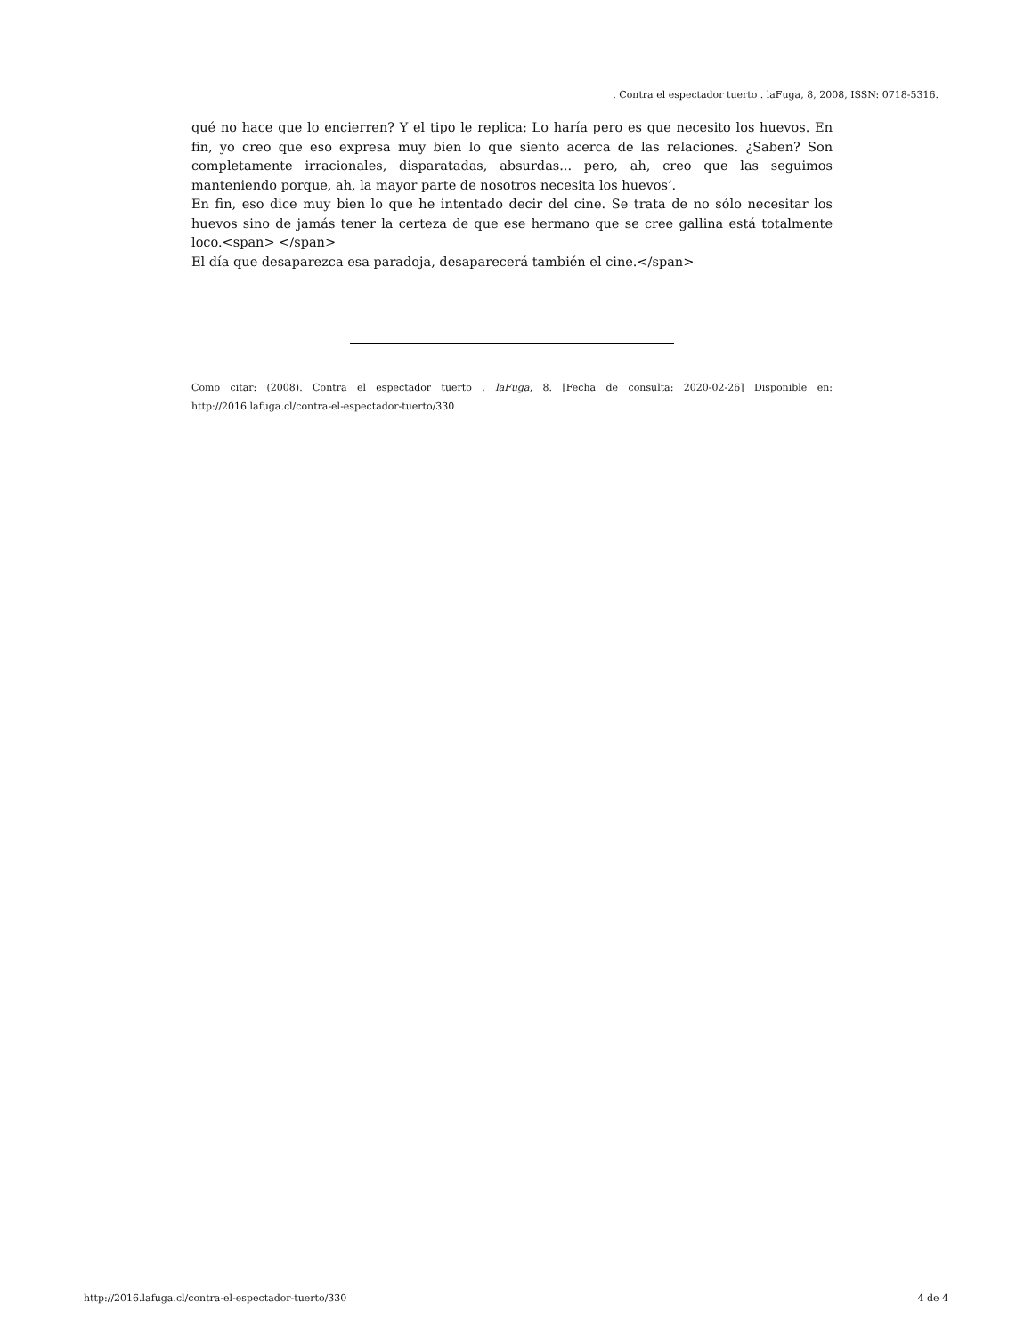. Contra el espectador tuerto . laFuga, 8, 2008, ISSN: 0718-5316.
qué no hace que lo encierren? Y el tipo le replica: Lo haría pero es que necesito los huevos. En fin, yo creo que eso expresa muy bien lo que siento acerca de las relaciones. ¿Saben? Son completamente irracionales, disparatadas, absurdas... pero, ah, creo que las seguimos manteniendo porque, ah, la mayor parte de nosotros necesita los huevos’.
En fin, eso dice muy bien lo que he intentado decir del cine. Se trata de no sólo necesitar los huevos sino de jamás tener la certeza de que ese hermano que se cree gallina está totalmente loco.<span> </span>
El día que desaparezca esa paradoja, desaparecerá también el cine.</span>
Como citar: (2008). Contra el espectador tuerto , laFuga, 8. [Fecha de consulta: 2020-02-26] Disponible en: http://2016.lafuga.cl/contra-el-espectador-tuerto/330
http://2016.lafuga.cl/contra-el-espectador-tuerto/330 4 de 4